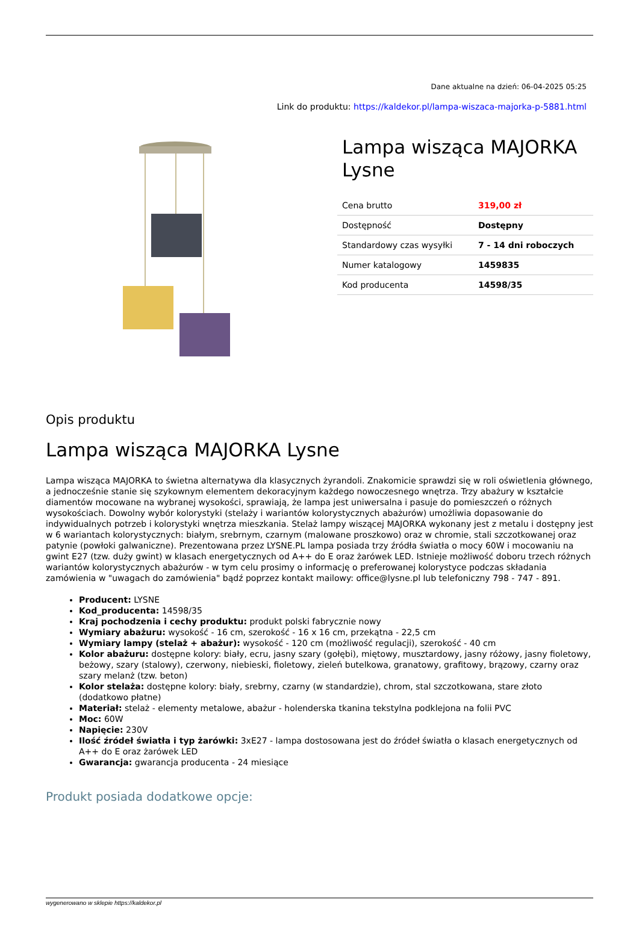Dane aktualne na dzień: 06-04-2025 05:25
Link do produktu: https://kaldekor.pl/lampa-wiszaca-majorka-p-5881.html
Lampa wisząca MAJORKA Lysne
| Cena brutto | 319,00 zł |
| Dostępność | Dostępny |
| Standardowy czas wysyłki | 7 - 14 dni roboczych |
| Numer katalogowy | 1459835 |
| Kod producenta | 14598/35 |
Opis produktu
Lampa wisząca MAJORKA Lysne
Lampa wisząca MAJORKA to świetna alternatywa dla klasycznych żyrandoli. Znakomicie sprawdzi się w roli oświetlenia głównego, a jednocześnie stanie się szykownym elementem dekoracyjnym każdego nowoczesnego wnętrza. Trzy abażury w kształcie diamentów mocowane na wybranej wysokości, sprawiają, że lampa jest uniwersalna i pasuje do pomieszczeń o różnych wysokościach. Dowolny wybór kolorystyki (stelaży i wariantów kolorystycznych abażurów) umożliwia dopasowanie do indywidualnych potrzeb i kolorystyki wnętrza mieszkania. Stelaż lampy wiszącej MAJORKA wykonany jest z metalu i dostępny jest w 6 wariantach kolorystycznych: białym, srebrnym, czarnym (malowane proszkowo) oraz w chromie, stali szczotkowanej oraz patynie (powłoki galwaniczne). Prezentowana przez LYSNE.PL lampa posiada trzy źródła światła o mocy 60W i mocowaniu na gwint E27 (tzw. duży gwint) w klasach energetycznych od A++ do E oraz żarówek LED. Istnieje możliwość doboru trzech różnych wariantów kolorystycznych abażurów - w tym celu prosimy o informację o preferowanej kolorystyce podczas składania zamówienia w "uwagach do zamówienia" bądź poprzez kontakt mailowy: office@lysne.pl lub telefoniczny 798 - 747 - 891.
Producent: LYSNE
Kod_producenta: 14598/35
Kraj pochodzenia i cechy produktu: produkt polski fabrycznie nowy
Wymiary abażuru: wysokość - 16 cm, szerokość - 16 x 16 cm, przekątna - 22,5 cm
Wymiary lampy (stelaż + abażur): wysokość - 120 cm (możliwość regulacji), szerokość - 40 cm
Kolor abażuru: dostępne kolory: biały, ecru, jasny szary (gołębi), miętowy, musztardowy, jasny różowy, jasny fioletowy, beżowy, szary (stalowy), czerwony, niebieski, fioletowy, zieleń butelkowa, granatowy, grafitowy, brązowy, czarny oraz szary melanż (tzw. beton)
Kolor stelaża: dostępne kolory: biały, srebrny, czarny (w standardzie), chrom, stal szczotkowana, stare złoto (dodatkowo płatne)
Materiał: stelaż - elementy metalowe, abażur - holenderska tkanina tekstylna podklejona na folii PVC
Moc: 60W
Napięcie: 230V
Ilość źródeł światła i typ żarówki: 3xE27 - lampa dostosowana jest do źródeł światła o klasach energetycznych od A++ do E oraz żarówek LED
Gwarancja: gwarancja producenta - 24 miesiące
Produkt posiada dodatkowe opcje:
wygenerowano w sklepie https://kaldekor.pl